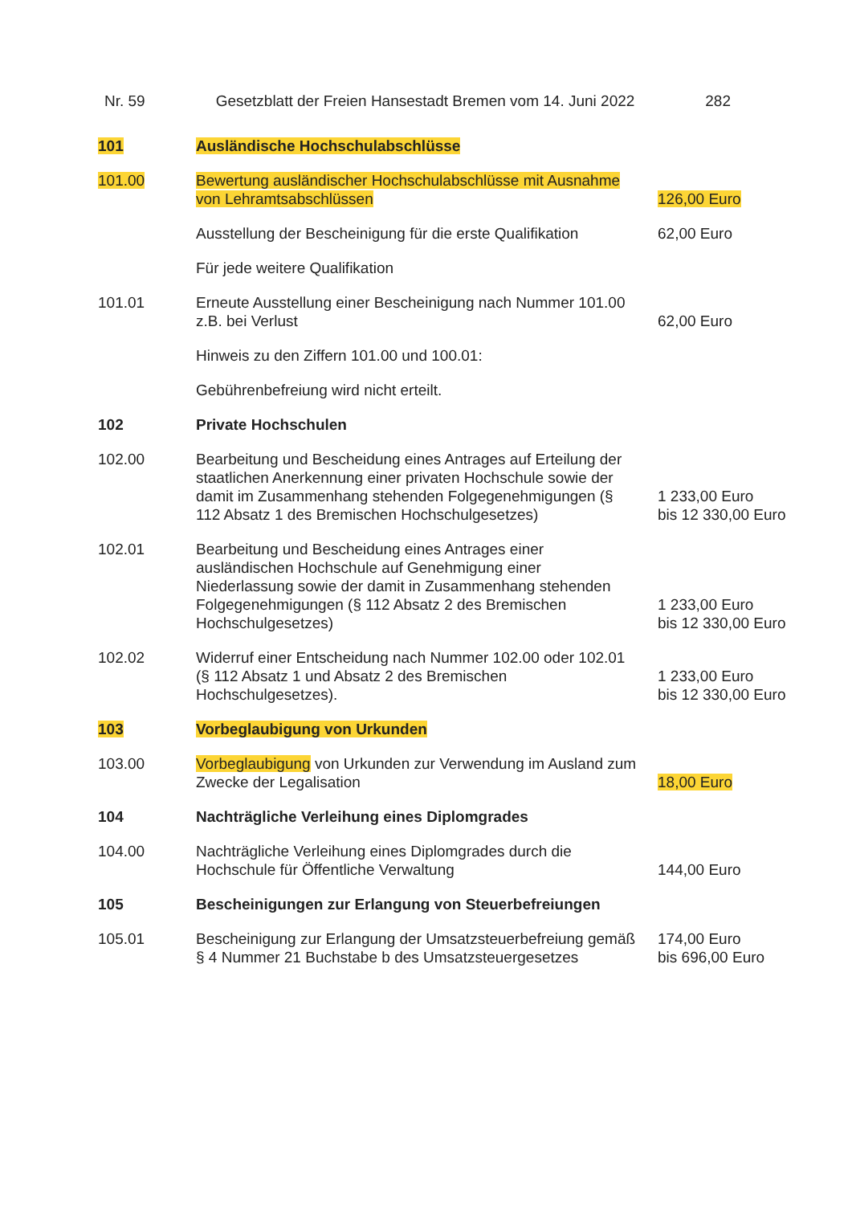Nr. 59 Gesetzblatt der Freien Hansestadt Bremen vom 14. Juni 2022 282
| 101 | Ausländische Hochschulabschlüsse | |
| 101.00 | Bewertung ausländischer Hochschulabschlüsse mit Ausnahme von Lehramtsabschlüssen | 126,00 Euro |
| | Ausstellung der Bescheinigung für die erste Qualifikation | 62,00 Euro |
| | Für jede weitere Qualifikation | |
| 101.01 | Erneute Ausstellung einer Bescheinigung nach Nummer 101.00 z.B. bei Verlust | 62,00 Euro |
| | Hinweis zu den Ziffern 101.00 und 100.01: | |
| | Gebührenbefreiung wird nicht erteilt. | |
| 102 | Private Hochschulen | |
| 102.00 | Bearbeitung und Bescheidung eines Antrages auf Erteilung der staatlichen Anerkennung einer privaten Hochschule sowie der damit im Zusammenhang stehenden Folgegenehmigungen (§ 112 Absatz 1 des Bremischen Hochschulgesetzes) | 1 233,00 Euro bis 12 330,00 Euro |
| 102.01 | Bearbeitung und Bescheidung eines Antrages einer ausländischen Hochschule auf Genehmigung einer Niederlassung sowie der damit in Zusammenhang stehenden Folgegenehmigungen (§ 112 Absatz 2 des Bremischen Hochschulgesetzes) | 1 233,00 Euro bis 12 330,00 Euro |
| 102.02 | Widerruf einer Entscheidung nach Nummer 102.00 oder 102.01 (§ 112 Absatz 1 und Absatz 2 des Bremischen Hochschulgesetzes). | 1 233,00 Euro bis 12 330,00 Euro |
| 103 | Vorbeglaubigung von Urkunden | |
| 103.00 | Vorbeglaubigung von Urkunden zur Verwendung im Ausland zum Zwecke der Legalisation | 18,00 Euro |
| 104 | Nachträgliche Verleihung eines Diplomgrades | |
| 104.00 | Nachträgliche Verleihung eines Diplomgrades durch die Hochschule für Öffentliche Verwaltung | 144,00 Euro |
| 105 | Bescheinigungen zur Erlangung von Steuerbefreiungen | |
| 105.01 | Bescheinigung zur Erlangung der Umsatzsteuerbefreiung gemäß § 4 Nummer 21 Buchstabe b des Umsatzsteuergesetzes | 174,00 Euro bis 696,00 Euro |